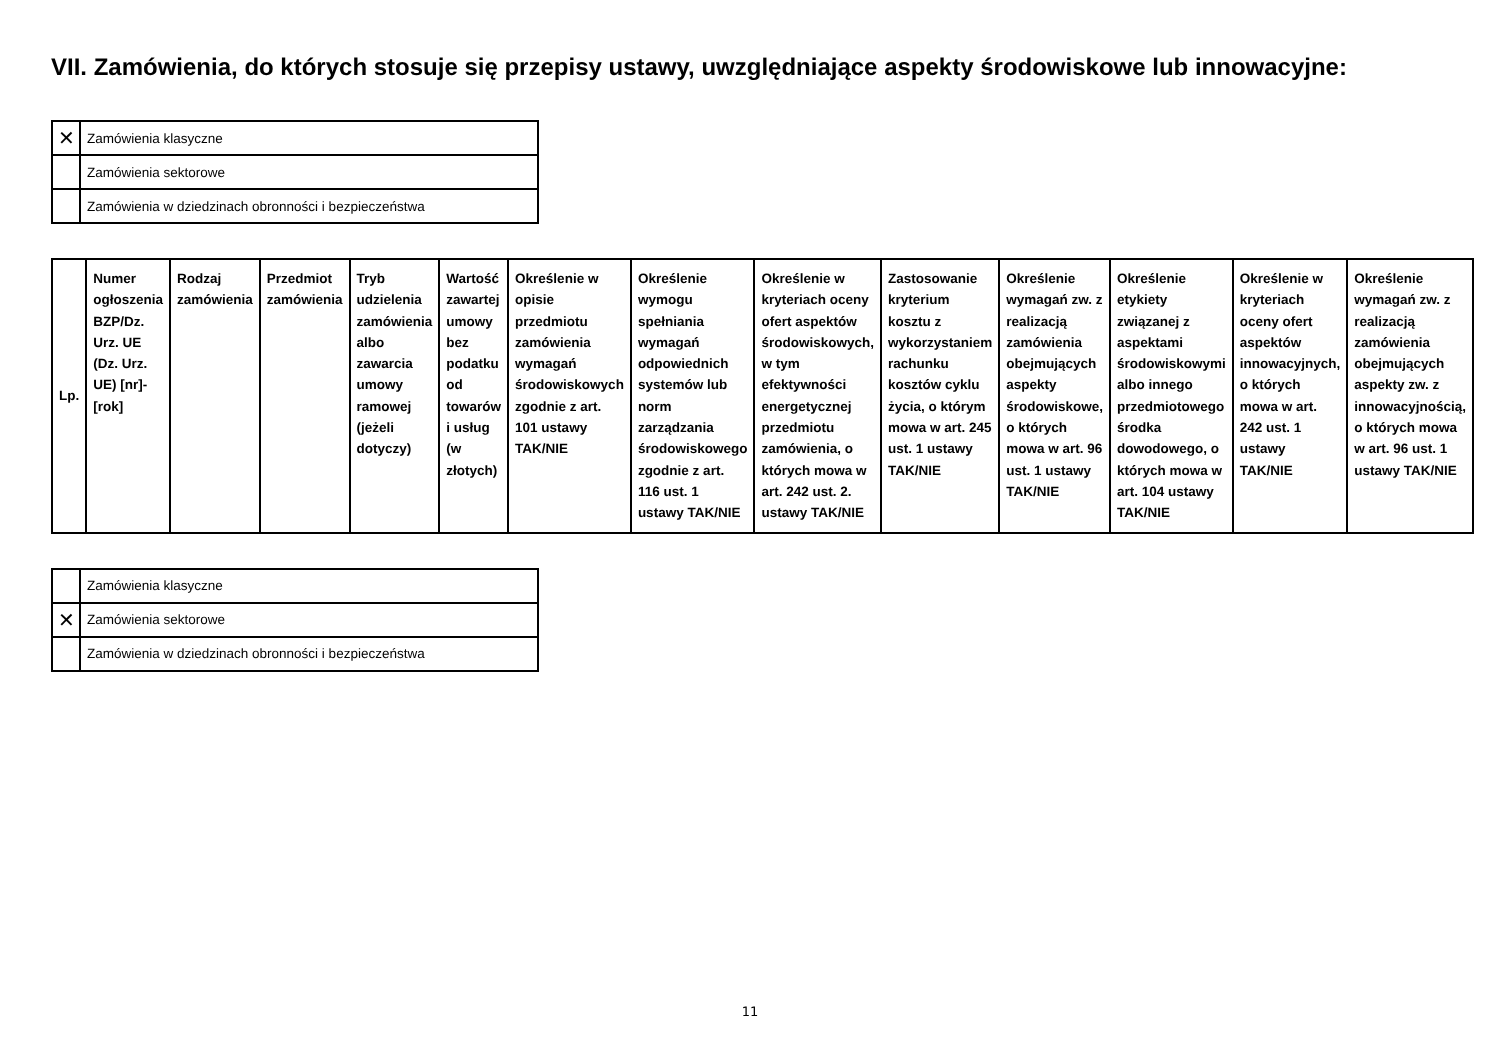VII. Zamówienia, do których stosuje się przepisy ustawy, uwzględniające aspekty środowiskowe lub innowacyjne:
| ✕ | Zamówienia klasyczne |
| | Zamówienia sektorowe |
| | Zamówienia w dziedzinach obronności i bezpieczeństwa |
| Lp. | Numer ogłoszenia BZP/Dz. Urz. UE (Dz. Urz. UE) [nr]-[rok] | Rodzaj zamówienia | Przedmiot zamówienia | Tryb udzielenia zamówienia albo zawarcia umowy ramowej (jeżeli dotyczy) | Wartość zawartej umowy bez podatku od towarów i usług (w złotych) | Określenie w opisie przedmiotu zamówienia wymagań środowiskowych zgodnie z art. 101 ustawy TAK/NIE | Określenie wymogu spełniania wymagań odpowiednich systemów lub norm zarządzania środowiskowego zgodnie z art. 116 ust. 1 ustawy TAK/NIE | Określenie w kryteriach oceny ofert aspektów środowiskowych, w tym efektywności energetycznej przedmiotu zamówienia, o których mowa w art. 242 ust. 2. ustawy TAK/NIE | Zastosowanie kryterium kosztu z wykorzystaniem rachunku kosztów cyklu życia, o którym mowa w art. 245 ust. 1 ustawy TAK/NIE | Określenie wymagań zw. z realizacją zamówienia obejmujących aspekty środowiskowe, o których mowa w art. 96 ust. 1 ustawy TAK/NIE | Określenie etykiety związanej z aspektami środowiskowymi albo innego przedmiotowego środka dowodowego, o których mowa w art. 104 ustawy TAK/NIE | Określenie w kryteriach oceny ofert aspektów innowacyjnych, o których mowa w art. 242 ust. 1 ustawy TAK/NIE | Określenie wymagań zw. z realizacją zamówienia obejmujących aspekty zw. z innowacyjnością, o których mowa w art. 96 ust. 1 ustawy TAK/NIE |
| --- | --- | --- | --- | --- | --- | --- | --- | --- | --- | --- | --- | --- | --- |
| | Zamówienia klasyczne |
| ✕ | Zamówienia sektorowe |
| | Zamówienia w dziedzinach obronności i bezpieczeństwa |
11